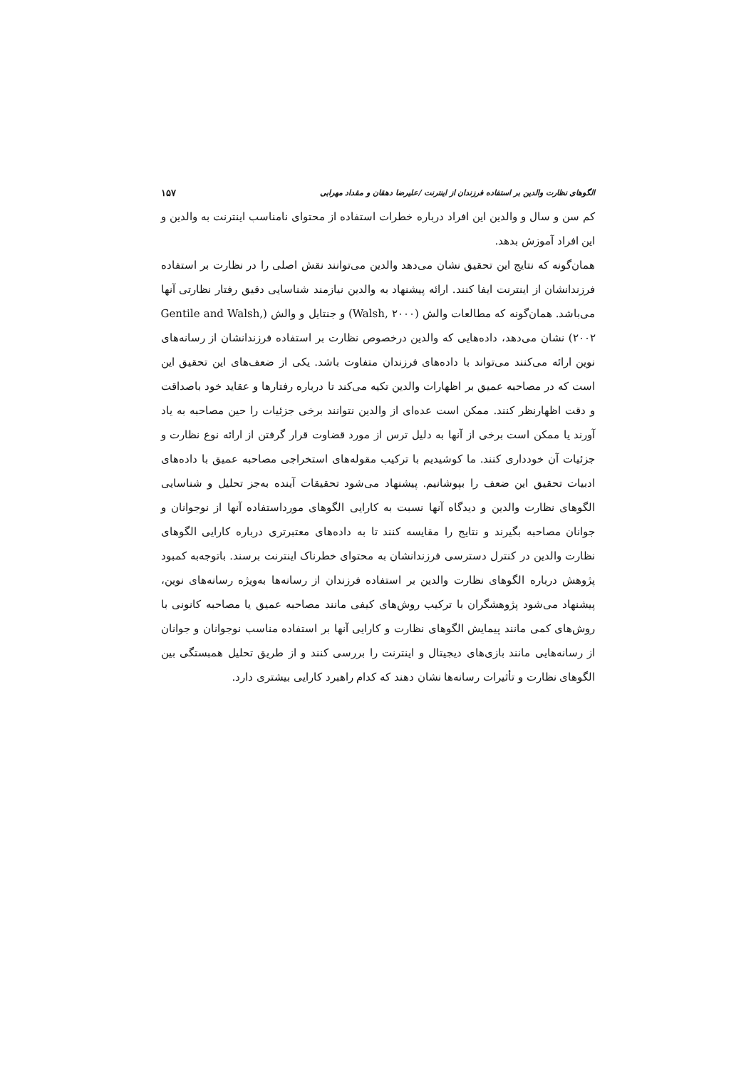الگوهای نظارت والدین بر استفاده فرزندان از اینترنت /علیرضا دهقان و مقداد مهرابی ۱۵۷
کم سن و سال و والدین این افراد درباره خطرات استفاده از محتوای نامناسب اینترنت به والدین و این افراد آموزش بدهد.
همان‌گونه که نتایج این تحقیق نشان می‌دهد والدین می‌توانند نقش اصلی را در نظارت بر استفاده فرزندانشان از اینترنت ایفا کنند. ارائه پیشنهاد به والدین نیازمند شناسایی دقیق رفتار نظارتی آنها می‌باشد. همان‌گونه که مطالعات والش (Walsh, ۲۰۰۰) و جنتایل و والش (Gentile and Walsh, ۲۰۰۲) نشان می‌دهد، داده‌هایی که والدین درخصوص نظارت بر استفاده فرزندانشان از رسانه‌های نوین ارائه می‌کنند می‌تواند با داده‌های فرزندان متفاوت باشد. یکی از ضعف‌های این تحقیق این است که در مصاحبه عمیق بر اظهارات والدین تکیه می‌کند تا درباره رفتارها و عقاید خود باصداقت و دقت اظهارنظر کنند. ممکن است عده‌ای از والدین نتوانند برخی جزئیات را حین مصاحبه به یاد آورند یا ممکن است برخی از آنها به دلیل ترس از مورد قضاوت قرار گرفتن از ارائه نوع نظارت و جزئیات آن خودداری کنند. ما کوشیدیم با ترکیب مقوله‌های استخراجی مصاحبه عمیق با داده‌های ادبیات تحقیق این ضعف را بپوشانیم. پیشنهاد می‌شود تحقیقات آینده به‌جز تحلیل و شناسایی الگوهای نظارت والدین و دیدگاه آنها نسبت به کارایی الگوهای مورداستفاده آنها از نوجوانان و جوانان مصاحبه بگیرند و نتایج را مقایسه کنند تا به داده‌های معتبرتری درباره کارایی الگوهای نظارت والدین در کنترل دسترسی فرزندانشان به محتوای خطرناک اینترنت برسند. باتوجه‌به کمبود پژوهش درباره الگوهای نظارت والدین بر استفاده فرزندان از رسانه‌ها به‌ویژه رسانه‌های نوین، پیشنهاد می‌شود پژوهشگران با ترکیب روش‌های کیفی مانند مصاحبه عمیق یا مصاحبه کانونی با روش‌های کمی مانند پیمایش الگوهای نظارت و کارایی آنها بر استفاده مناسب نوجوانان و جوانان از رسانه‌هایی مانند بازی‌های دیجیتال و اینترنت را بررسی کنند و از طریق تحلیل همبستگی بین الگوهای نظارت و تأثیرات رسانه‌ها نشان دهند که کدام راهبرد کارایی بیشتری دارد.